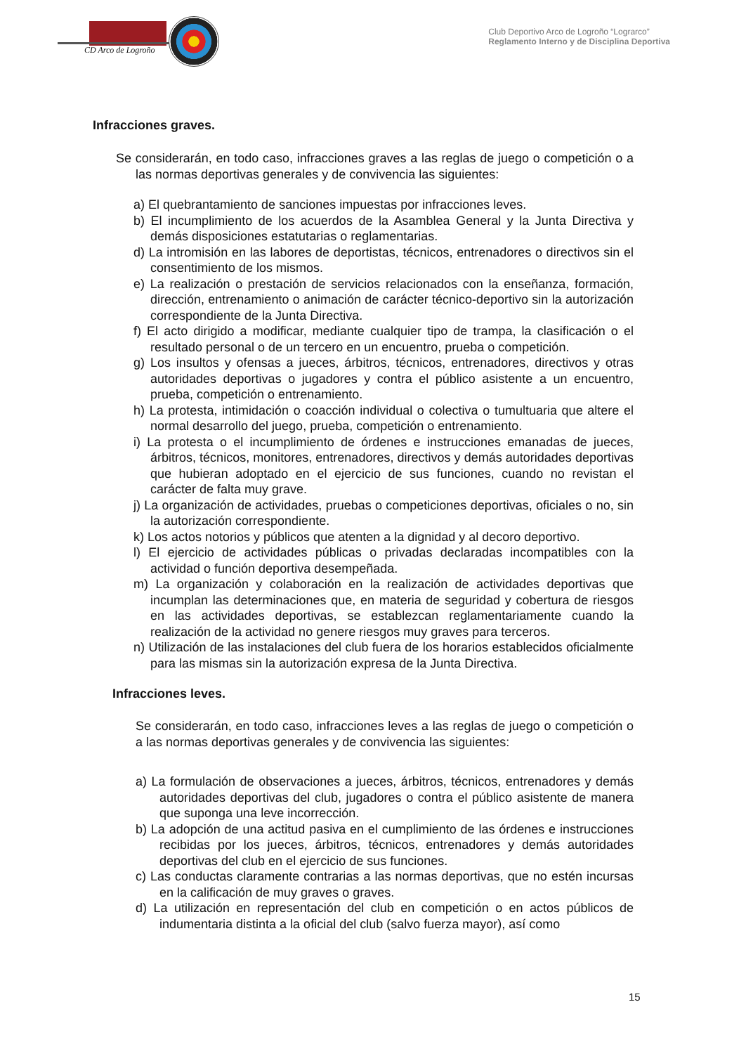CD Arco de Logroño
Club Deportivo Arco de Logroño “Lograrco”
Reglamento Interno y de Disciplina Deportiva
Infracciones graves.
Se considerarán, en todo caso, infracciones graves a las reglas de juego o competición o a las normas deportivas generales y de convivencia las siguientes:
a) El quebrantamiento de sanciones impuestas por infracciones leves.
b) El incumplimiento de los acuerdos de la Asamblea General y la Junta Directiva y demás disposiciones estatutarias o reglamentarias.
d) La intromisión en las labores de deportistas, técnicos, entrenadores o directivos sin el consentimiento de los mismos.
e) La realización o prestación de servicios relacionados con la enseñanza, formación, dirección, entrenamiento o animación de carácter técnico-deportivo sin la autorización correspondiente de la Junta Directiva.
f) El acto dirigido a modificar, mediante cualquier tipo de trampa, la clasificación o el resultado personal o de un tercero en un encuentro, prueba o competición.
g) Los insultos y ofensas a jueces, árbitros, técnicos, entrenadores, directivos y otras autoridades deportivas o jugadores y contra el público asistente a un encuentro, prueba, competición o entrenamiento.
h) La protesta, intimidación o coacción individual o colectiva o tumultuaria que altere el normal desarrollo del juego, prueba, competición o entrenamiento.
i) La protesta o el incumplimiento de órdenes e instrucciones emanadas de jueces, árbitros, técnicos, monitores, entrenadores, directivos y demás autoridades deportivas que hubieran adoptado en el ejercicio de sus funciones, cuando no revistan el carácter de falta muy grave.
j) La organización de actividades, pruebas o competiciones deportivas, oficiales o no, sin la autorización correspondiente.
k) Los actos notorios y públicos que atenten a la dignidad y al decoro deportivo.
l) El ejercicio de actividades públicas o privadas declaradas incompatibles con la actividad o función deportiva desempeñada.
m) La organización y colaboración en la realización de actividades deportivas que incumplan las determinaciones que, en materia de seguridad y cobertura de riesgos en las actividades deportivas, se establezcan reglamentariamente cuando la realización de la actividad no genere riesgos muy graves para terceros.
n) Utilización de las instalaciones del club fuera de los horarios establecidos oficialmente para las mismas sin la autorización expresa de la Junta Directiva.
Infracciones leves.
Se considerarán, en todo caso, infracciones leves a las reglas de juego o competición o a las normas deportivas generales y de convivencia las siguientes:
a) La formulación de observaciones a jueces, árbitros, técnicos, entrenadores y demás autoridades deportivas del club, jugadores o contra el público asistente de manera que suponga una leve incorrección.
b) La adopción de una actitud pasiva en el cumplimiento de las órdenes e instrucciones recibidas por los jueces, árbitros, técnicos, entrenadores y demás autoridades deportivas del club en el ejercicio de sus funciones.
c) Las conductas claramente contrarias a las normas deportivas, que no estén incursas en la calificación de muy graves o graves.
d) La utilización en representación del club en competición o en actos públicos de indumentaria distinta a la oficial del club (salvo fuerza mayor), así como
15